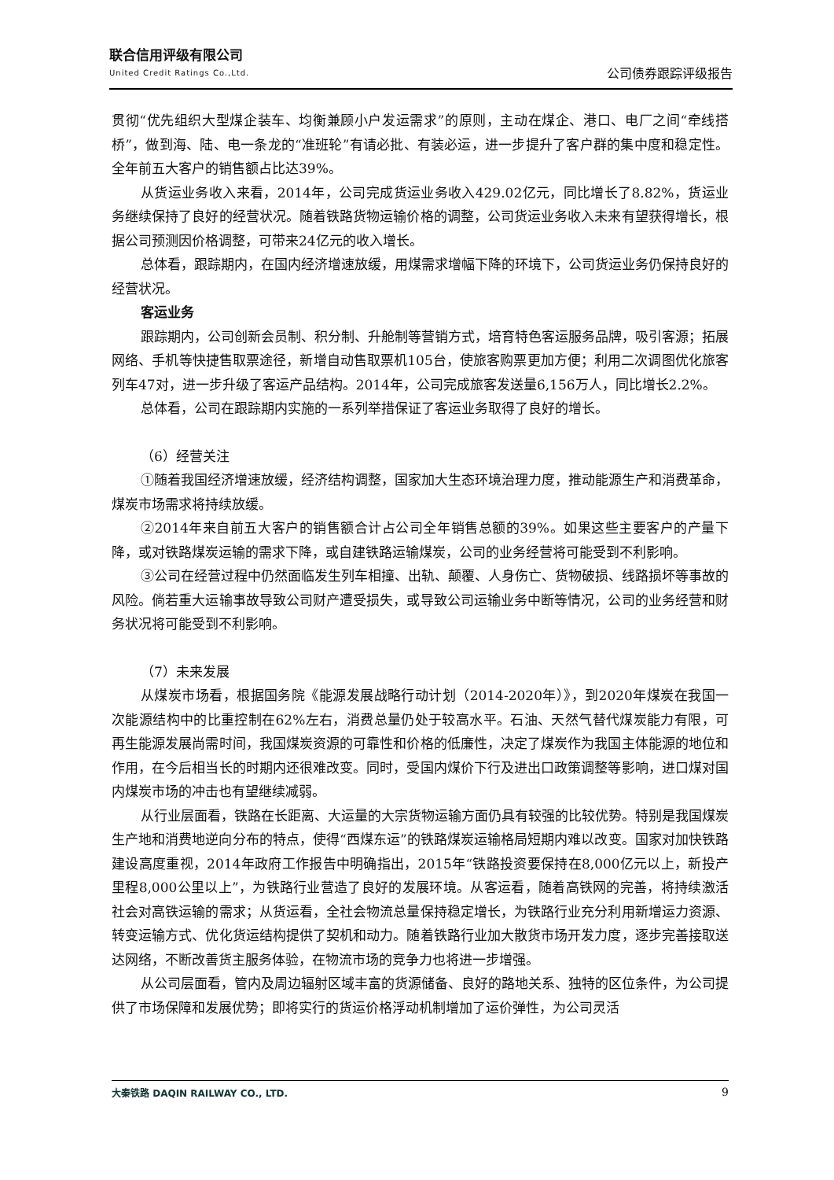联合信用评级有限公司
United Credit Ratings Co.,Ltd.
公司债券跟踪评级报告
贯彻“优先组织大型煤企装车、均衡兼顾小户发运需求”的原则，主动在煤企、港口、电厂之间“牵线搭桥”，做到海、陆、电一条龙的“准班轮”有请必批、有装必运，进一步提升了客户群的集中度和稳定性。全年前五大客户的销售额占比达39%。
从货运业务收入来看，2014年，公司完成货运业务收入429.02亿元，同比增长了8.82%，货运业务继续保持了良好的经营状况。随着铁路货物运输价格的调整，公司货运业务收入未来有望获得增长，根据公司预测因价格调整，可带来24亿元的收入增长。
总体看，跟踪期内，在国内经济增速放缓，用煤需求增幅下降的环境下，公司货运业务仍保持良好的经营状况。
客运业务
跟踪期内，公司创新会员制、积分制、升舱制等营销方式，培育特色客运服务品牌，吸引客源；拓展网络、手机等快捷售取票途径，新增自动售取票机105台，使旅客购票更加方便；利用二次调图优化旅客列车47对，进一步升级了客运产品结构。2014年，公司完成旅客发送量6,156万人，同比增长2.2%。
总体看，公司在跟踪期内实施的一系列举措保证了客运业务取得了良好的增长。
（6）经营关注
①随着我国经济增速放缓，经济结构调整，国家加大生态环境治理力度，推动能源生产和消费革命，煤炭市场需求将持续放缓。
②2014年来自前五大客户的销售额合计占公司全年销售总额的39%。如果这些主要客户的产量下降，或对铁路煤炭运输的需求下降，或自建铁路运输煤炭，公司的业务经营将可能受到不利影响。
③公司在经营过程中仍然面临发生列车相撞、出轨、颠覆、人身伤亡、货物破损、线路损坏等事故的风险。倘若重大运输事故导致公司财产遭受损失，或导致公司运输业务中断等情况，公司的业务经营和财务状况将可能受到不利影响。
（7）未来发展
从煤炭市场看，根据国务院《能源发展战略行动计划（2014-2020年）》，到2020年煤炭在我国一次能源结构中的比重控制在62%左右，消费总量仍处于较高水平。石油、天然气替代煤炭能力有限，可再生能源发展尚需时间，我国煤炭资源的可靠性和价格的低廉性，决定了煤炭作为我国主体能源的地位和作用，在今后相当长的时期内还很难改变。同时，受国内煤价下行及进出口政策调整等影响，进口煤对国内煤炭市场的冲击也有望继续减弱。
从行业层面看，铁路在长距离、大运量的大宗货物运输方面仍具有较强的比较优势。特别是我国煤炭生产地和消费地逆向分布的特点，使得“西煤东运”的铁路煤炭运输格局短期内难以改变。国家对加快铁路建设高度重视，2014年政府工作报告中明确指出，2015年“铁路投资要保持在8,000亿元以上，新投产里程8,000公里以上”，为铁路行业营造了良好的发展环境。从客运看，随着高铁网的完善，将持续激活社会对高铁运输的需求；从货运看，全社会物流总量保持稳定增长，为铁路行业充分利用新增运力资源、转变运输方式、优化货运结构提供了契机和动力。随着铁路行业加大散货市场开发力度，逐步完善接取送达网络，不断改善货主服务体验，在物流市场的竞争力也将进一步增强。
从公司层面看，管内及周边辐射区域丰富的货源储备、良好的路地关系、独特的区位条件，为公司提供了市场保障和发展优势；即将实行的货运价格浮动机制增加了运价弹性，为公司灵活
大秦铁路 DAQIN RAILWAY CO., LTD.
9